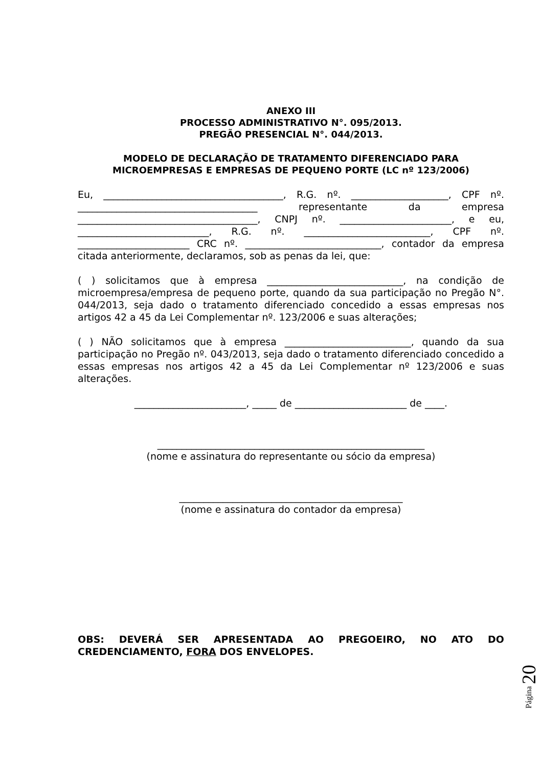ANEXO III
PROCESSO ADMINISTRATIVO N°. 095/2013.
PREGÃO PRESENCIAL N°. 044/2013.
MODELO DE DECLARAÇÃO DE TRATAMENTO DIFERENCIADO PARA MICROEMPRESAS E EMPRESAS DE PEQUENO PORTE (LC nº 123/2006)
Eu, _____________________________________, R.G. nº. ____________________, CPF nº. _____________________________________ representante da empresa _____________________________________, CNPJ nº. _______________________, e eu, ___________________________, R.G. nº. __________________________, CPF nº. _______________________ CRC nº. ____________________________, contador da empresa citada anteriormente, declaramos, sob as penas da lei, que:
( ) solicitamos que à empresa ____________________________, na condição de microempresa/empresa de pequeno porte, quando da sua participação no Pregão N°. 044/2013, seja dado o tratamento diferenciado concedido a essas empresas nos artigos 42 a 45 da Lei Complementar nº. 123/2006 e suas alterações;
( ) NÃO solicitamos que à empresa __________________________, quando da sua participação no Pregão nº. 043/2013, seja dado o tratamento diferenciado concedido a essas empresas nos artigos 42 a 45 da Lei Complementar nº 123/2006 e suas alterações.
_______________________, _____ de _______________________ de ____.
_______________________________________________________
(nome e assinatura do representante ou sócio da empresa)
______________________________________________
(nome e assinatura do contador da empresa)
OBS: DEVERÁ SER APRESENTADA AO PREGOEIRO, NO ATO DO CREDENCIAMENTO, FORA DOS ENVELOPES.
Página 20